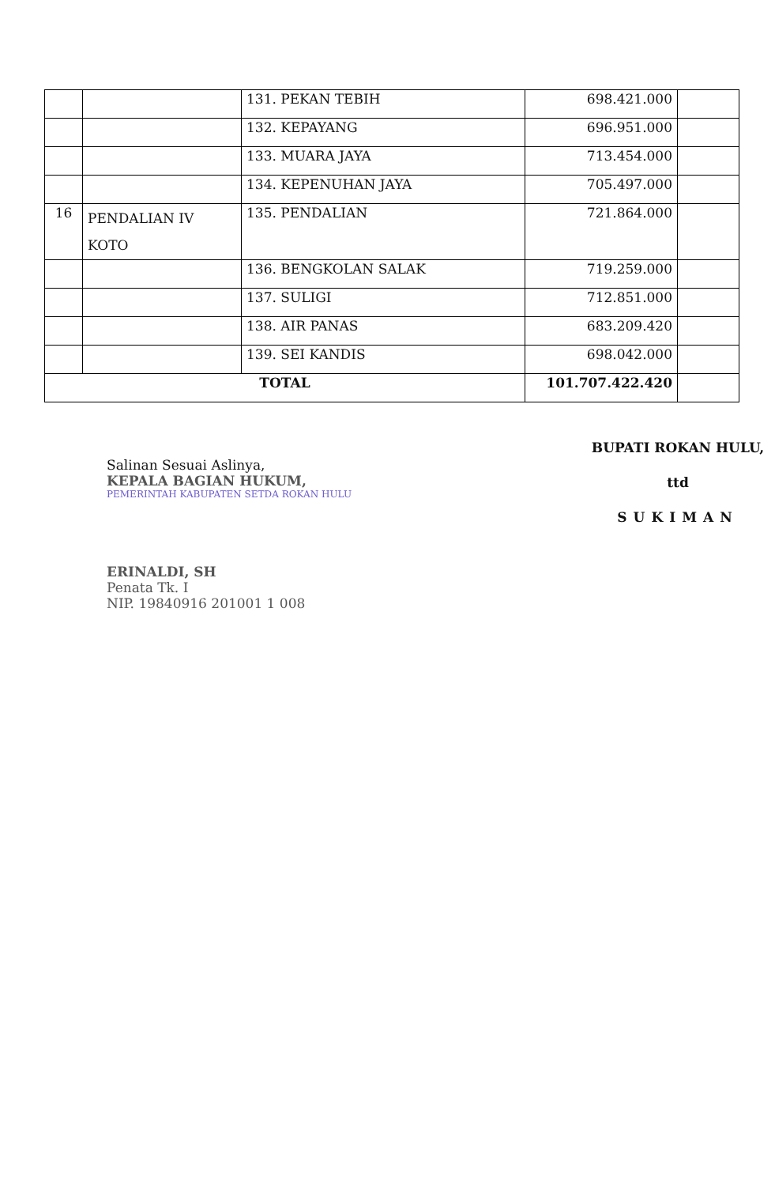| | | 131. PEKAN TEBIH | 698.421.000 | |
| | | 132. KEPAYANG | 696.951.000 | |
| | | 133. MUARA JAYA | 713.454.000 | |
| | | 134. KEPENUHAN JAYA | 705.497.000 | |
| 16 | PENDALIAN IV KOTO | 135. PENDALIAN | 721.864.000 | |
| | | 136. BENGKOLAN SALAK | 719.259.000 | |
| | | 137. SULIGI | 712.851.000 | |
| | | 138. AIR PANAS | 683.209.420 | |
| | | 139. SEI KANDIS | 698.042.000 | |
| TOTAL | | | 101.707.422.420 | |
Salinan Sesuai Aslinya,
KEPALA BAGIAN HUKUM,
PEMERINTAH KABUPATEN SETDA ROKAN HULU
ERINALDI, SH
Penata Tk. I
NIP. 19840916 201001 1 008
BUPATI ROKAN HULU,
ttd
SUKIMAN